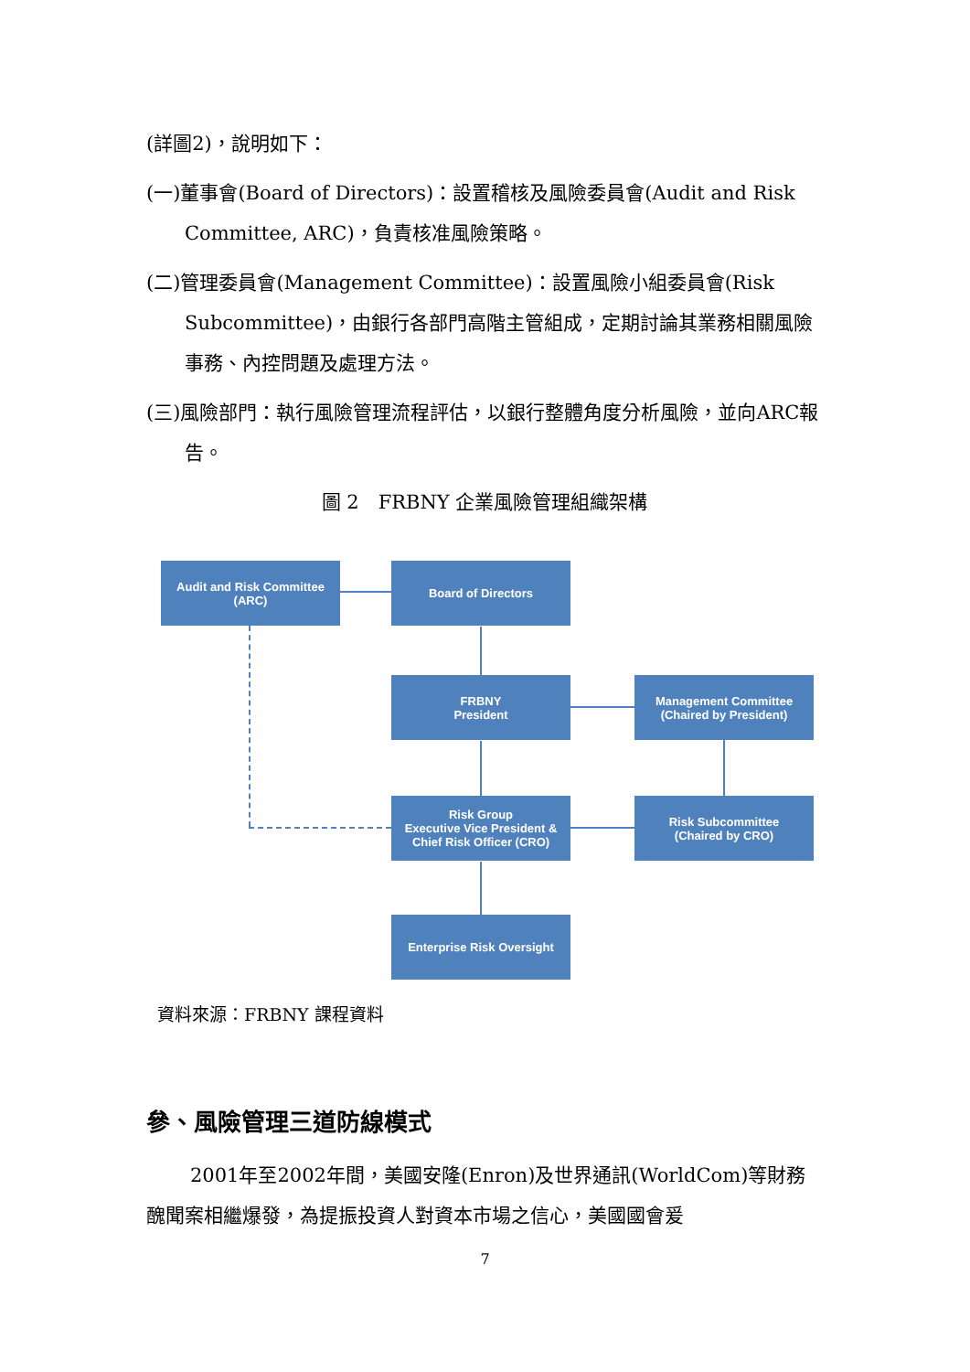(詳圖2)，說明如下：
(一)董事會(Board of Directors)：設置稽核及風險委員會(Audit and Risk Committee, ARC)，負責核准風險策略。
(二)管理委員會(Management Committee)：設置風險小組委員會(Risk Subcommittee)，由銀行各部門高階主管組成，定期討論其業務相關風險事務、內控問題及處理方法。
(三)風險部門：執行風險管理流程評估，以銀行整體角度分析風險，並向ARC報告。
圖 2　FRBNY 企業風險管理組織架構
Audit and Risk Committee
(ARC)
Board of Directors
FRBNY
President
Management Committee
(Chaired by President)
Risk Group
Executive Vice President &
Chief Risk Officer (CRO)
Risk Subcommittee
(Chaired by CRO)
Enterprise Risk Oversight
資料來源：FRBNY 課程資料
參、風險管理三道防線模式
2001年至2002年間，美國安隆(Enron)及世界通訊(WorldCom)等財務醜聞案相繼爆發，為提振投資人對資本市場之信心，美國國會爰
7